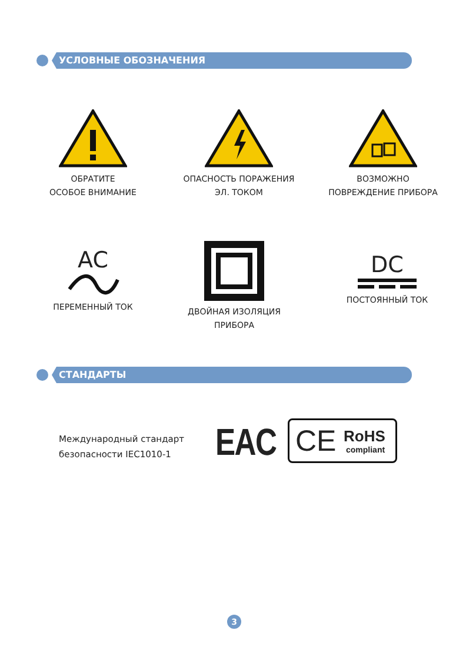УСЛОВНЫЕ ОБОЗНАЧЕНИЯ
ОБРАТИТЕ
ОСОБОЕ ВНИМАНИЕ
ОПАСНОСТЬ ПОРАЖЕНИЯ
ЭЛ. ТОКОМ
ВОЗМОЖНО
ПОВРЕЖДЕНИЕ ПРИБОРА
AC
ПЕРЕМЕННЫЙ ТОК
ДВОЙНАЯ ИЗОЛЯЦИЯ
ПРИБОРА
DC
ПОСТОЯННЫЙ ТОК
СТАНДАРТЫ
Международный стандарт
безопасности IEC1010-1
EAC CE RoHS
compliant
3